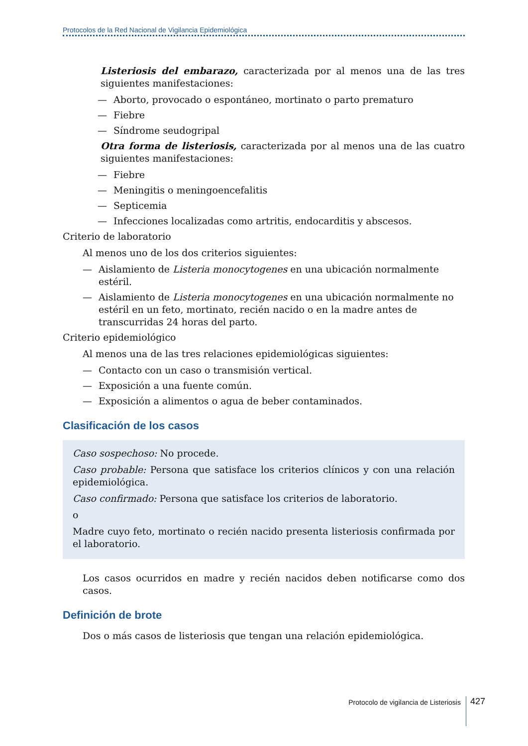Protocolos de la Red Nacional de Vigilancia Epidemiológica
Listeriosis del embarazo, caracterizada por al menos una de las tres siguientes manifestaciones:
— Aborto, provocado o espontáneo, mortinato o parto prematuro
— Fiebre
— Síndrome seudogripal
Otra forma de listeriosis, caracterizada por al menos una de las cuatro siguientes manifestaciones:
— Fiebre
— Meningitis o meningoencefalitis
— Septicemia
— Infecciones localizadas como artritis, endocarditis y abscesos.
Criterio de laboratorio
Al menos uno de los dos criterios siguientes:
— Aislamiento de Listeria monocytogenes en una ubicación normalmente estéril.
— Aislamiento de Listeria monocytogenes en una ubicación normalmente no estéril en un feto, mortinato, recién nacido o en la madre antes de transcurridas 24 horas del parto.
Criterio epidemiológico
Al menos una de las tres relaciones epidemiológicas siguientes:
— Contacto con un caso o transmisión vertical.
— Exposición a una fuente común.
— Exposición a alimentos o agua de beber contaminados.
Clasificación de los casos
Caso sospechoso: No procede.
Caso probable: Persona que satisface los criterios clínicos y con una relación epidemiológica.
Caso confirmado: Persona que satisface los criterios de laboratorio.
o
Madre cuyo feto, mortinato o recién nacido presenta listeriosis confirmada por el laboratorio.
Los casos ocurridos en madre y recién nacidos deben notificarse como dos casos.
Definición de brote
Dos o más casos de listeriosis que tengan una relación epidemiológica.
Protocolo de vigilancia de Listeriosis 427